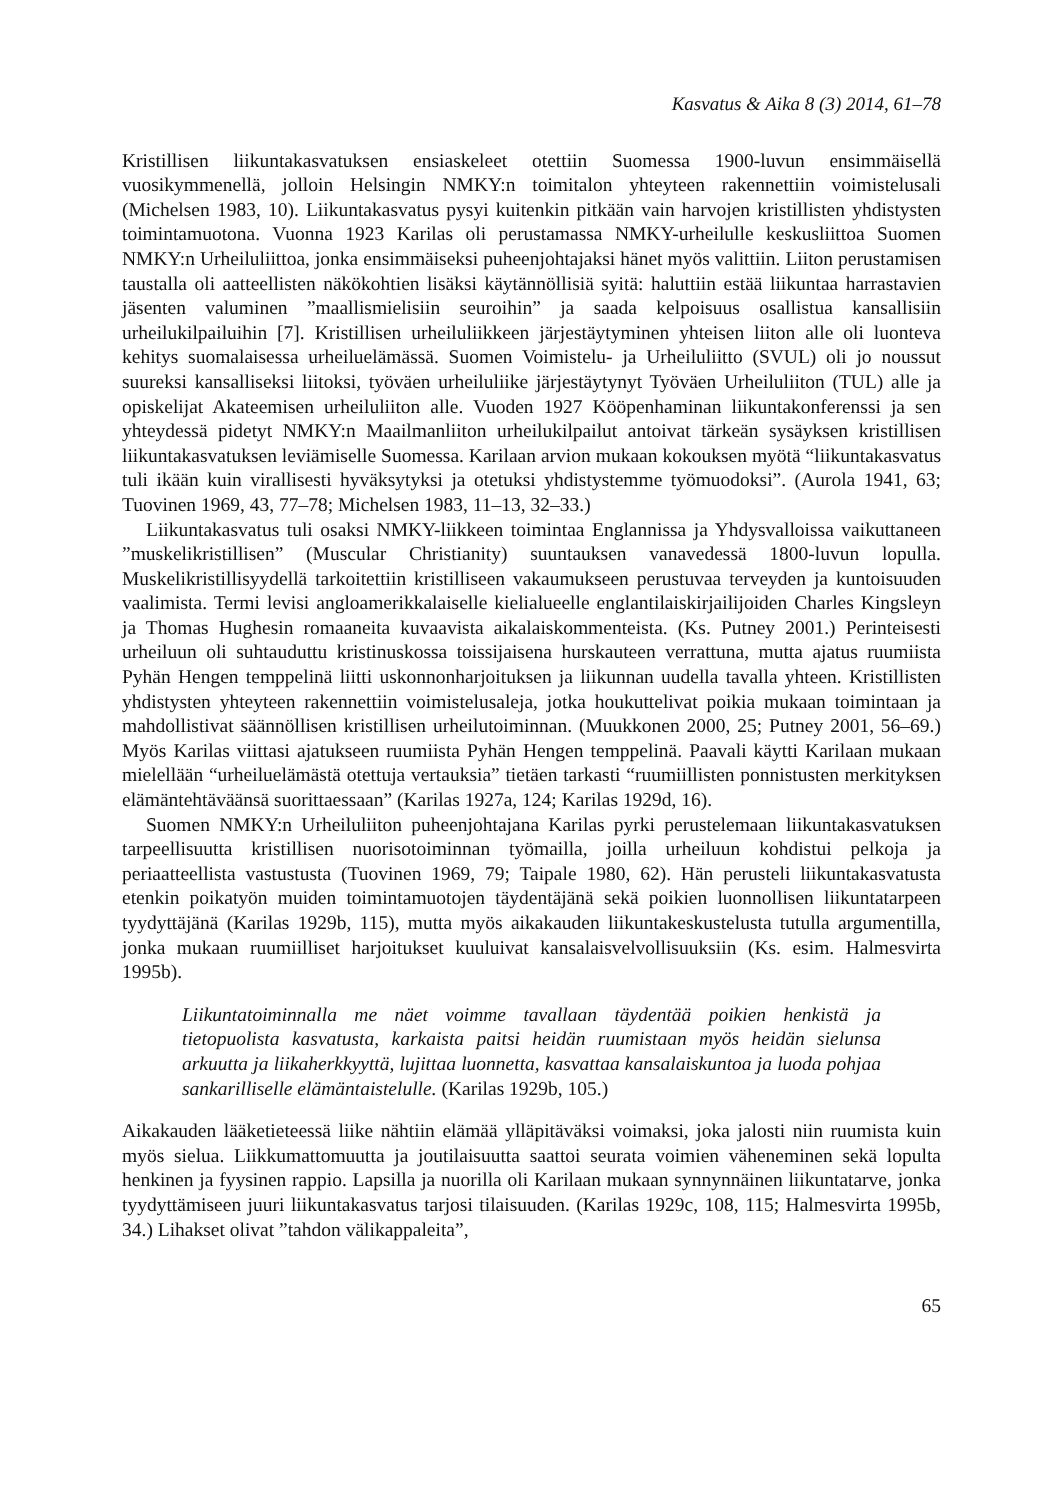Kasvatus & Aika 8 (3) 2014, 61–78
Kristillisen liikuntakasvatuksen ensiaskeleet otettiin Suomessa 1900-luvun ensimmäisellä vuosikymmenellä, jolloin Helsingin NMKY:n toimitalon yhteyteen rakennettiin voimistelusali (Michelsen 1983, 10). Liikuntakasvatus pysyi kuitenkin pitkään vain harvojen kristillisten yhdistysten toimintamuotona. Vuonna 1923 Karilas oli perustamassa NMKY-urheilulle keskusliittoa Suomen NMKY:n Urheiluliittoa, jonka ensimmäiseksi puheenjohtajaksi hänet myös valittiin. Liiton perustamisen taustalla oli aatteellisten näkökohtien lisäksi käytännöllisiä syitä: haluttiin estää liikuntaa harrastavien jäsenten valuminen ”maallismielisiin seuroihin” ja saada kelpoisuus osallistua kansallisiin urheilukilpailuihin [7]. Kristillisen urheiluliikkeen järjestäytyminen yhteisen liiton alle oli luonteva kehitys suomalaisessa urheiluelämässä. Suomen Voimistelu- ja Urheiluliitto (SVUL) oli jo noussut suureksi kansalliseksi liitoksi, työväen urheiluliike järjestäytynyt Työväen Urheiluliiton (TUL) alle ja opiskelijat Akateemisen urheiluliiton alle. Vuoden 1927 Kööpenhaminan liikuntakonferenssi ja sen yhteydessä pidetyt NMKY:n Maailmanliiton urheilukilpailut antoivat tärkeän sysäyksen kristillisen liikuntakasvatuksen leviämiselle Suomessa. Karilaan arvion mukaan kokouksen myötä “liikuntakasvatus tuli ikään kuin virallisesti hyväksytyksi ja otetuksi yhdistystemme työmuodoksi”. (Aurola 1941, 63; Tuovinen 1969, 43, 77–78; Michelsen 1983, 11–13, 32–33.)
Liikuntakasvatus tuli osaksi NMKY-liikkeen toimintaa Englannissa ja Yhdysvalloissa vaikuttaneen ”muskelikristillisen” (Muscular Christianity) suuntauksen vanavedessä 1800-luvun lopulla. Muskelikristillisyydellä tarkoitettiin kristilliseen vakaumukseen perustuvaa terveyden ja kuntoisuuden vaalimista. Termi levisi angloamerikkalaiselle kielialueelle englantilaiskirjailijoiden Charles Kingsleyn ja Thomas Hughesin romaaneita kuvaavista aikalaiskommenteista. (Ks. Putney 2001.) Perinteisesti urheiluun oli suhtauduttu kristinuskossa toissijaisena hurskauteen verrattuna, mutta ajatus ruumiista Pyhän Hengen temppelinä liitti uskonnonharjoituksen ja liikunnan uudella tavalla yhteen. Kristillisten yhdistysten yhteyteen rakennettiin voimistelusaleja, jotka houkuttelivat poikia mukaan toimintaan ja mahdollistivat säännöllisen kristillisen urheilutoiminnan. (Muukkonen 2000, 25; Putney 2001, 56–69.) Myös Karilas viittasi ajatukseen ruumiista Pyhän Hengen temppelinä. Paavali käytti Karilaan mukaan mielellään “urheiluelämästä otettuja vertauksia” tietäen tarkasti “ruumiillisten ponnistusten merkityksen elämäntehtäväänsä suorittaessaan” (Karilas 1927a, 124; Karilas 1929d, 16).
Suomen NMKY:n Urheiluliiton puheenjohtajana Karilas pyrki perustelemaan liikuntakasvatuksen tarpeellisuutta kristillisen nuorisotoiminnan työmailla, joilla urheiluun kohdistui pelkoja ja periaatteellista vastustusta (Tuovinen 1969, 79; Taipale 1980, 62). Hän perusteli liikuntakasvatusta etenkin poikatyön muiden toimintamuotojen täydentäjänä sekä poikien luonnollisen liikuntatarpeen tyydyttäjänä (Karilas 1929b, 115), mutta myös aikakauden liikuntakeskustelusta tutulla argumentilla, jonka mukaan ruumiilliset harjoitukset kuuluivat kansalaisvelvollisuuksiin (Ks. esim. Halmesvirta 1995b).
Liikuntatoiminnalla me näet voimme tavallaan täydentää poikien henkistä ja tietopuolista kasvatusta, karkaista paitsi heidän ruumistaan myös heidän sielunsa arkuutta ja liikaherkkyyttä, lujittaa luonnetta, kasvattaa kansalaiskuntoa ja luoda pohjaa sankarilliselle elämäntaistelulle. (Karilas 1929b, 105.)
Aikakauden lääketieteessä liike nähtiin elämää ylläpitäväksi voimaksi, joka jalosti niin ruumista kuin myös sielua. Liikkumattomuutta ja joutilaisuutta saattoi seurata voimien väheneminen sekä lopulta henkinen ja fyysinen rappio. Lapsilla ja nuorilla oli Karilaan mukaan synnynnäinen liikuntatarve, jonka tyydyttämiseen juuri liikuntakasvatus tarjosi tilaisuuden. (Karilas 1929c, 108, 115; Halmesvirta 1995b, 34.) Lihakset olivat ”tahdon välikappaleita”,
65